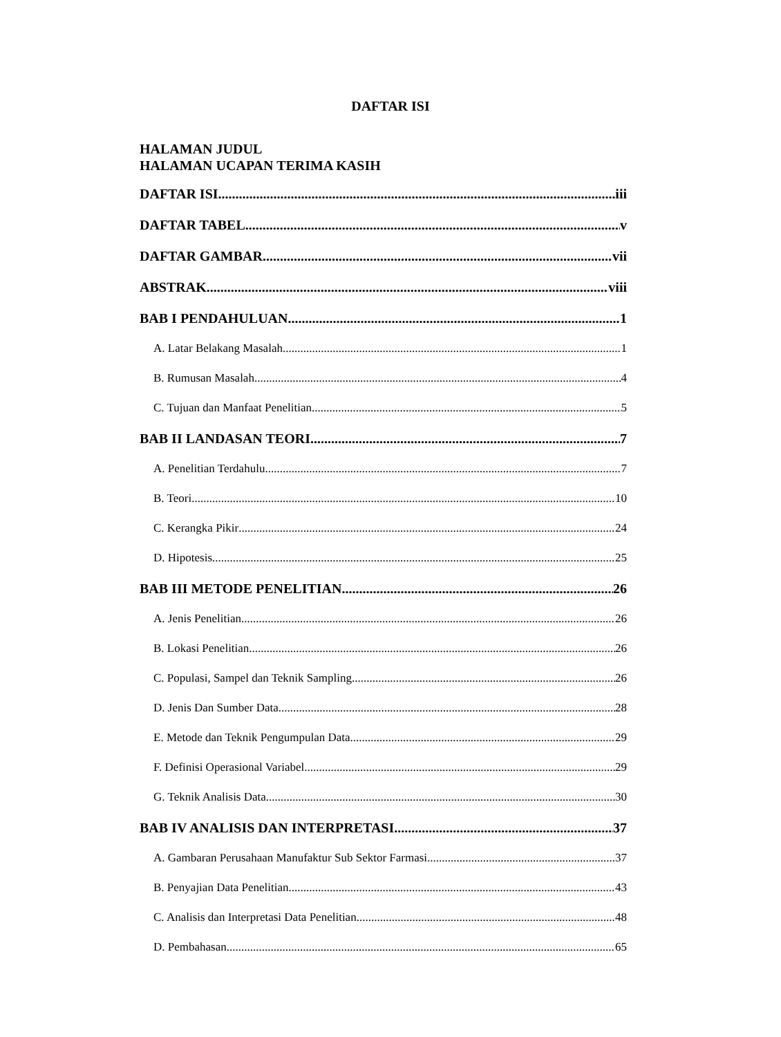DAFTAR ISI
HALAMAN JUDUL
HALAMAN UCAPAN TERIMA KASIH
DAFTAR ISI iii
DAFTAR TABEL v
DAFTAR GAMBAR vii
ABSTRAK viii
BAB I PENDAHULUAN 1
A. Latar Belakang Masalah 1
B. Rumusan Masalah 4
C. Tujuan dan Manfaat Penelitian 5
BAB II LANDASAN TEORI 7
A. Penelitian Terdahulu 7
B. Teori 10
C. Kerangka Pikir 24
D. Hipotesis 25
BAB III METODE PENELITIAN 26
A. Jenis Penelitian 26
B. Lokasi Penelitian 26
C. Populasi, Sampel dan Teknik Sampling 26
D. Jenis Dan Sumber Data 28
E. Metode dan Teknik Pengumpulan Data 29
F. Definisi Operasional Variabel 29
G. Teknik Analisis Data 30
BAB IV ANALISIS DAN INTERPRETASI 37
A. Gambaran Perusahaan Manufaktur Sub Sektor Farmasi 37
B. Penyajian Data Penelitian 43
C. Analisis dan Interpretasi Data Penelitian 48
D. Pembahasan 65